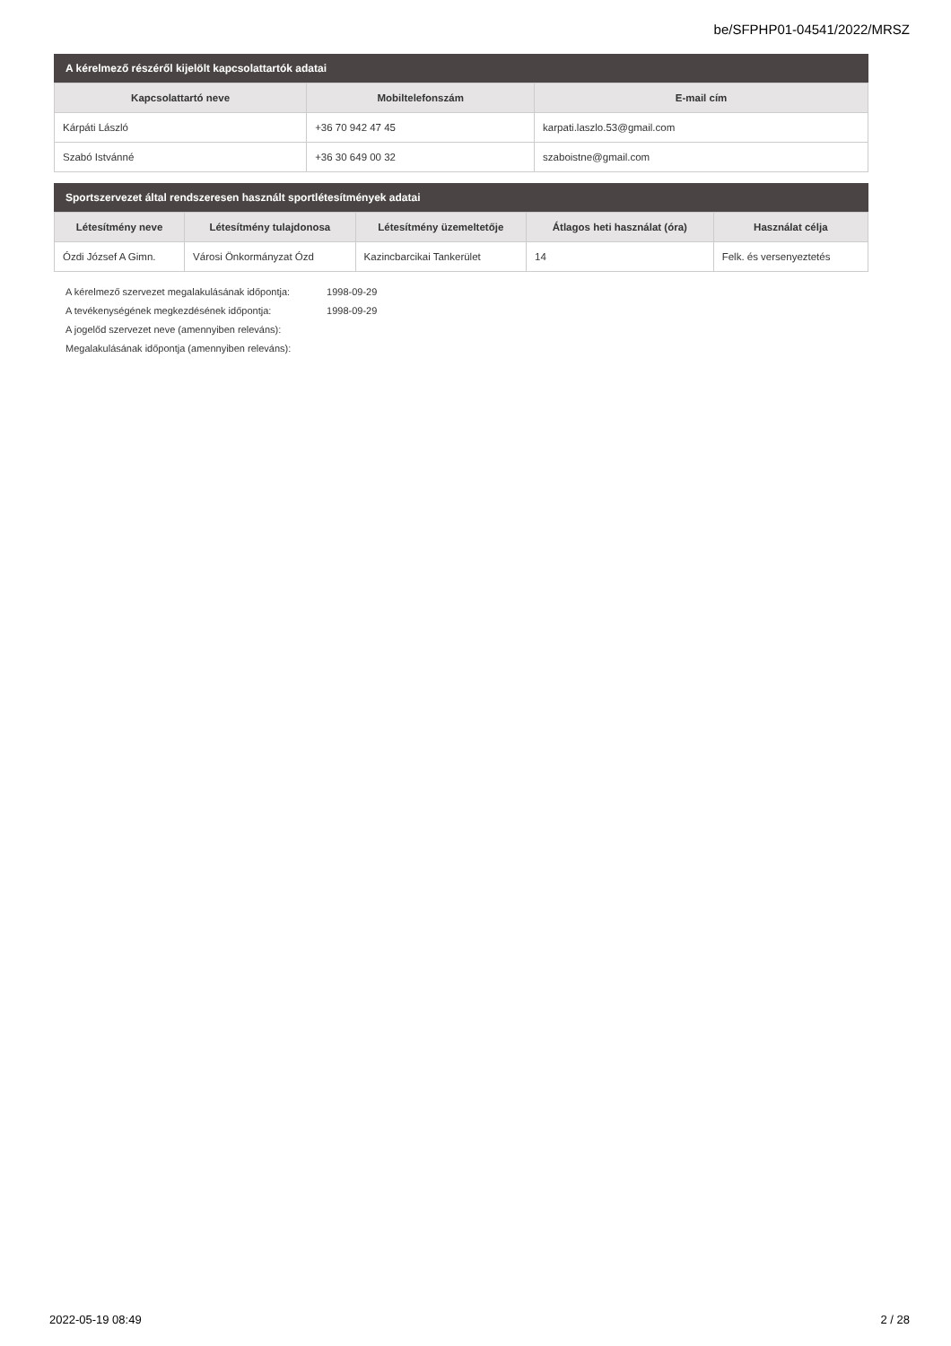be/SFPHP01-04541/2022/MRSZ
A kérelmező részéről kijelölt kapcsolattartók adatai
| Kapcsolattartó neve | Mobiltelefonszám | E-mail cím |
| --- | --- | --- |
| Kárpáti László | +36 70 942 47 45 | karpati.laszlo.53@gmail.com |
| Szabó Istvánné | +36 30 649 00 32 | szaboistne@gmail.com |
Sportszervezet által rendszeresen használt sportlétesítmények adatai
| Létesítmény neve | Létesítmény tulajdonosa | Létesítmény üzemeltetője | Átlagos heti használat (óra) | Használat célja |
| --- | --- | --- | --- | --- |
| Ózdi József A Gimn. | Városi Önkormányzat Ózd | Kazincbarcikai Tankerület | 14 | Felk. és versenyeztetés |
A kérelmező szervezet megalakulásának időpontja: 1998-09-29
A tevékenységének megkezdésének időpontja: 1998-09-29
A jogelőd szervezet neve (amennyiben releváns):
Megalakulásának időpontja (amennyiben releváns):
2022-05-19 08:49 2 / 28